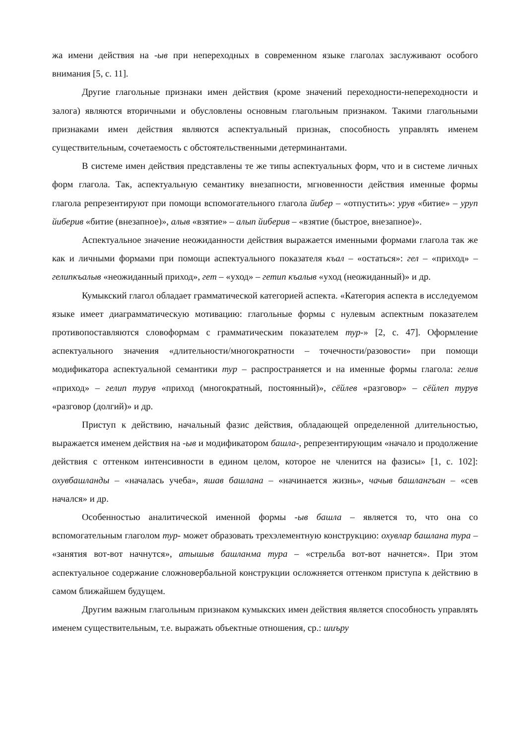жа имени действия на -ыв при непереходных в современном языке глаголах заслуживают особого внимания [5, с. 11].
Другие глагольные признаки имен действия (кроме значений переходности-непереходности и залога) являются вторичными и обусловлены основным глагольным признаком. Такими глагольными признаками имен действия являются аспектуальный признак, способность управлять именем существительным, сочетаемость с обстоятельственными детерминантами.
В системе имен действия представлены те же типы аспектуальных форм, что и в системе личных форм глагола. Так, аспектуальную семантику внезапности, мгновенности действия именные формы глагола репрезентируют при помощи вспомогательного глагола йибер – «отпустить»: урув «битие» – уруп йиберив «битие (внезапное)», алыв «взятие» – алып йиберив – «взятие (быстрое, внезапное)».
Аспектуальное значение неожиданности действия выражается именными формами глагола так же как и личными формами при помощи аспектуального показателя къал – «остаться»: гел – «приход» – гелипкъалыв «неожиданный приход», гет – «уход» – гетип къалыв «уход (неожиданный)» и др.
Кумыкский глагол обладает грамматической категорией аспекта. «Категория аспекта в исследуемом языке имеет диаграмматическую мотивацию: глагольные формы с нулевым аспектным показателем противопоставляются словоформам с грамматическим показателем тур-» [2, с. 47]. Оформление аспектуального значения «длительности/многократности – точечности/разовости» при помощи модификатора аспектуальной семантики тур – распространяется и на именные формы глагола: гелив «приход» – гелип турув «приход (многократный, постоянный)», сёйлев «разговор» – сёйлеп турув «разговор (долгий)» и др.
Приступ к действию, начальный фазис действия, обладающей определенной длительностью, выражается именем действия на -ыв и модификатором башла-, репрезентирующим «начало и продолжение действия с оттенком интенсивности в едином целом, которое не членится на фазисы» [1, с. 102]: охувбашланды – «началась учеба», яшав башлана – «начинается жизнь», чачыв башлангъан – «сев начался» и др.
Особенностью аналитической именной формы -ыв башла – является то, что она со вспомогательным глаголом тур- может образовать трехэлементную конструкцию: охувлар башлана тура – «занятия вот-вот начнутся», атышыв башланма тура – «стрельба вот-вот начнется». При этом аспектуальное содержание сложновербальной конструкции осложняется оттенком приступа к действию в самом ближайшем будущем.
Другим важным глагольным признаком кумыкских имен действия является способность управлять именем существительным, т.е. выражать объектные отношения, ср.: шиъру